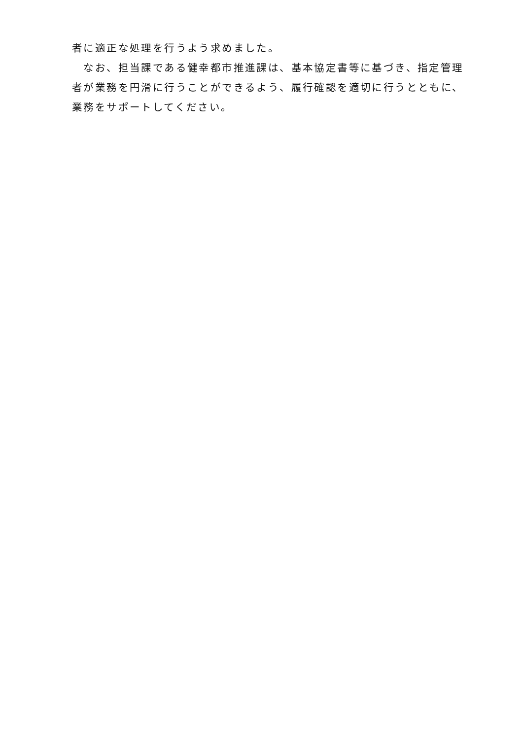者に適正な処理を行うよう求めました。
　なお、担当課である健幸都市推進課は、基本協定書等に基づき、指定管理者が業務を円滑に行うことができるよう、履行確認を適切に行うとともに、業務をサポートしてください。